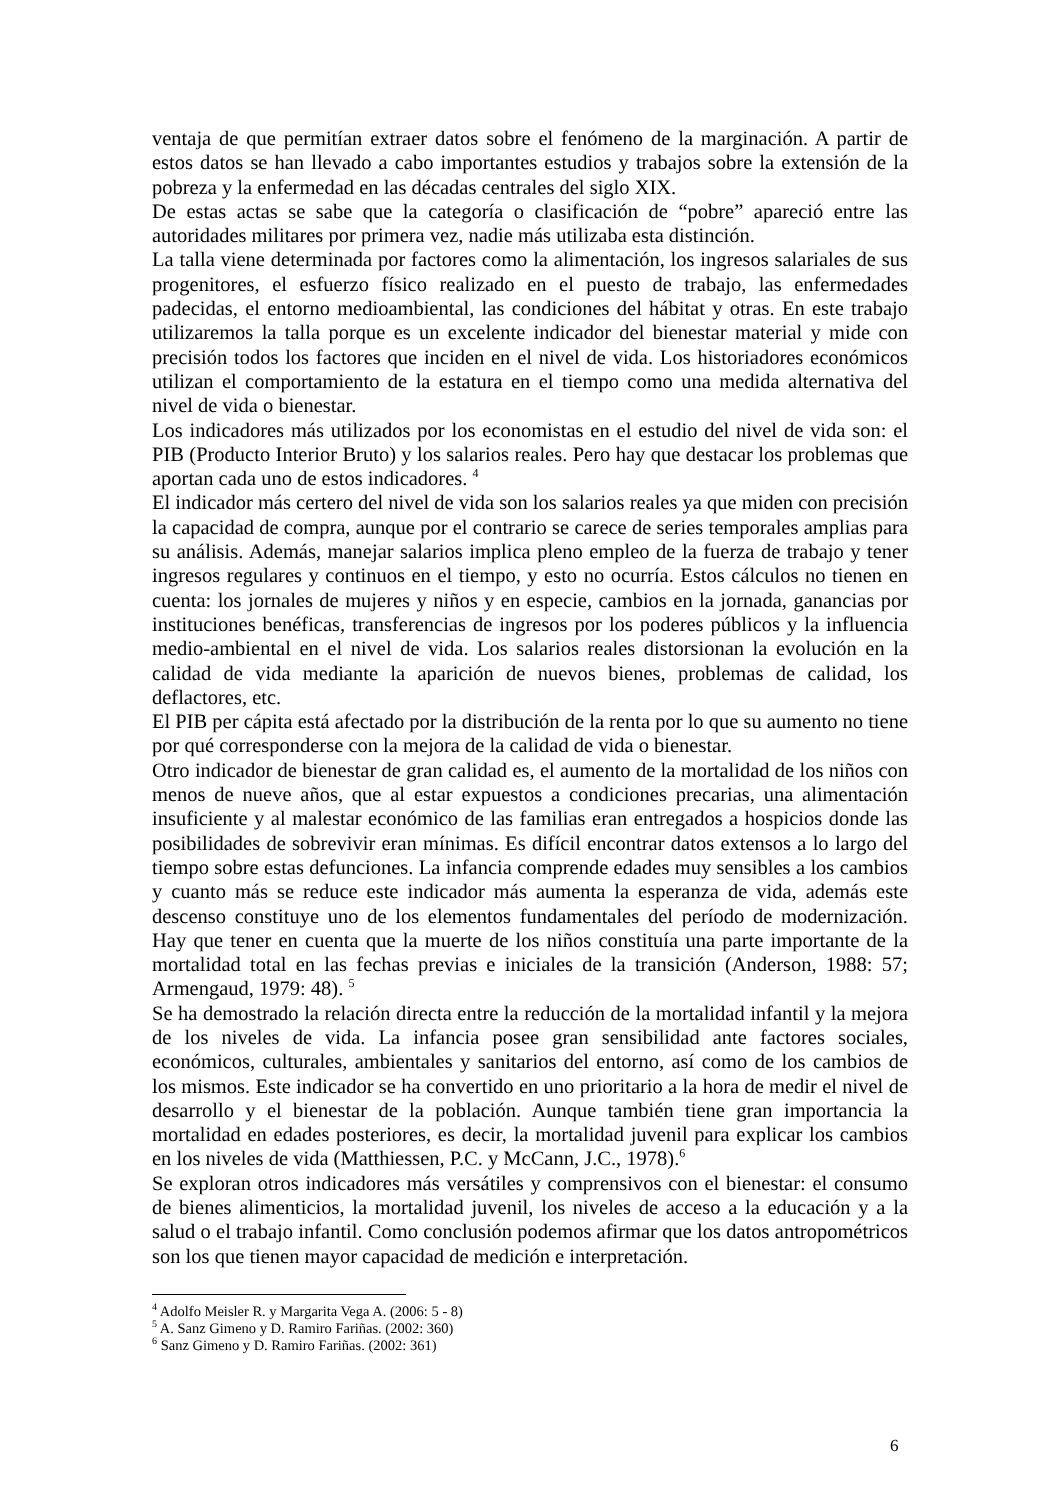ventaja de que permitían extraer datos sobre el fenómeno de la marginación. A partir de estos datos se han llevado a cabo importantes estudios y trabajos sobre la extensión de la pobreza y la enfermedad en las décadas centrales del siglo XIX.
De estas actas se sabe que la categoría o clasificación de “pobre” apareció entre las autoridades militares por primera vez, nadie más utilizaba esta distinción.
La talla viene determinada por factores como la alimentación, los ingresos salariales de sus progenitores, el esfuerzo físico realizado en el puesto de trabajo, las enfermedades padecidas, el entorno medioambiental, las condiciones del hábitat y otras. En este trabajo utilizaremos la talla porque es un excelente indicador del bienestar material y mide con precisión todos los factores que inciden en el nivel de vida. Los historiadores económicos utilizan el comportamiento de la estatura en el tiempo como una medida alternativa del nivel de vida o bienestar.
Los indicadores más utilizados por los economistas en el estudio del nivel de vida son: el PIB (Producto Interior Bruto) y los salarios reales. Pero hay que destacar los problemas que aportan cada uno de estos indicadores. <sup>4</sup>
El indicador más certero del nivel de vida son los salarios reales ya que miden con precisión la capacidad de compra, aunque por el contrario se carece de series temporales amplias para su análisis. Además, manejar salarios implica pleno empleo de la fuerza de trabajo y tener ingresos regulares y continuos en el tiempo, y esto no ocurría. Estos cálculos no tienen en cuenta: los jornales de mujeres y niños y en especie, cambios en la jornada, ganancias por instituciones benéficas, transferencias de ingresos por los poderes públicos y la influencia medio-ambiental en el nivel de vida. Los salarios reales distorsionan la evolución en la calidad de vida mediante la aparición de nuevos bienes, problemas de calidad, los deflactores, etc.
El PIB per cápita está afectado por la distribución de la renta por lo que su aumento no tiene por qué corresponderse con la mejora de la calidad de vida o bienestar.
Otro indicador de bienestar de gran calidad es, el aumento de la mortalidad de los niños con menos de nueve años, que al estar expuestos a condiciones precarias, una alimentación insuficiente y al malestar económico de las familias eran entregados a hospicios donde las posibilidades de sobrevivir eran mínimas. Es difícil encontrar datos extensos a lo largo del tiempo sobre estas defunciones. La infancia comprende edades muy sensibles a los cambios y cuanto más se reduce este indicador más aumenta la esperanza de vida, además este descenso constituye uno de los elementos fundamentales del período de modernización. Hay que tener en cuenta que la muerte de los niños constituía una parte importante de la mortalidad total en las fechas previas e iniciales de la transición (Anderson, 1988: 57; Armengaud, 1979: 48). <sup>5</sup>
Se ha demostrado la relación directa entre la reducción de la mortalidad infantil y la mejora de los niveles de vida. La infancia posee gran sensibilidad ante factores sociales, económicos, culturales, ambientales y sanitarios del entorno, así como de los cambios de los mismos. Este indicador se ha convertido en uno prioritario a la hora de medir el nivel de desarrollo y el bienestar de la población. Aunque también tiene gran importancia la mortalidad en edades posteriores, es decir, la mortalidad juvenil para explicar los cambios en los niveles de vida (Matthiessen, P.C. y McCann, J.C., 1978).<sup>6</sup>
Se exploran otros indicadores más versátiles y comprensivos con el bienestar: el consumo de bienes alimenticios, la mortalidad juvenil, los niveles de acceso a la educación y a la salud o el trabajo infantil. Como conclusión podemos afirmar que los datos antropométricos son los que tienen mayor capacidad de medición e interpretación.
<sup>4</sup> Adolfo Meisler R. y Margarita Vega A. (2006: 5 - 8)
<sup>5</sup> A. Sanz Gimeno y D. Ramiro Fariñas. (2002: 360)
<sup>6</sup> Sanz Gimeno y D. Ramiro Fariñas. (2002: 361)
6